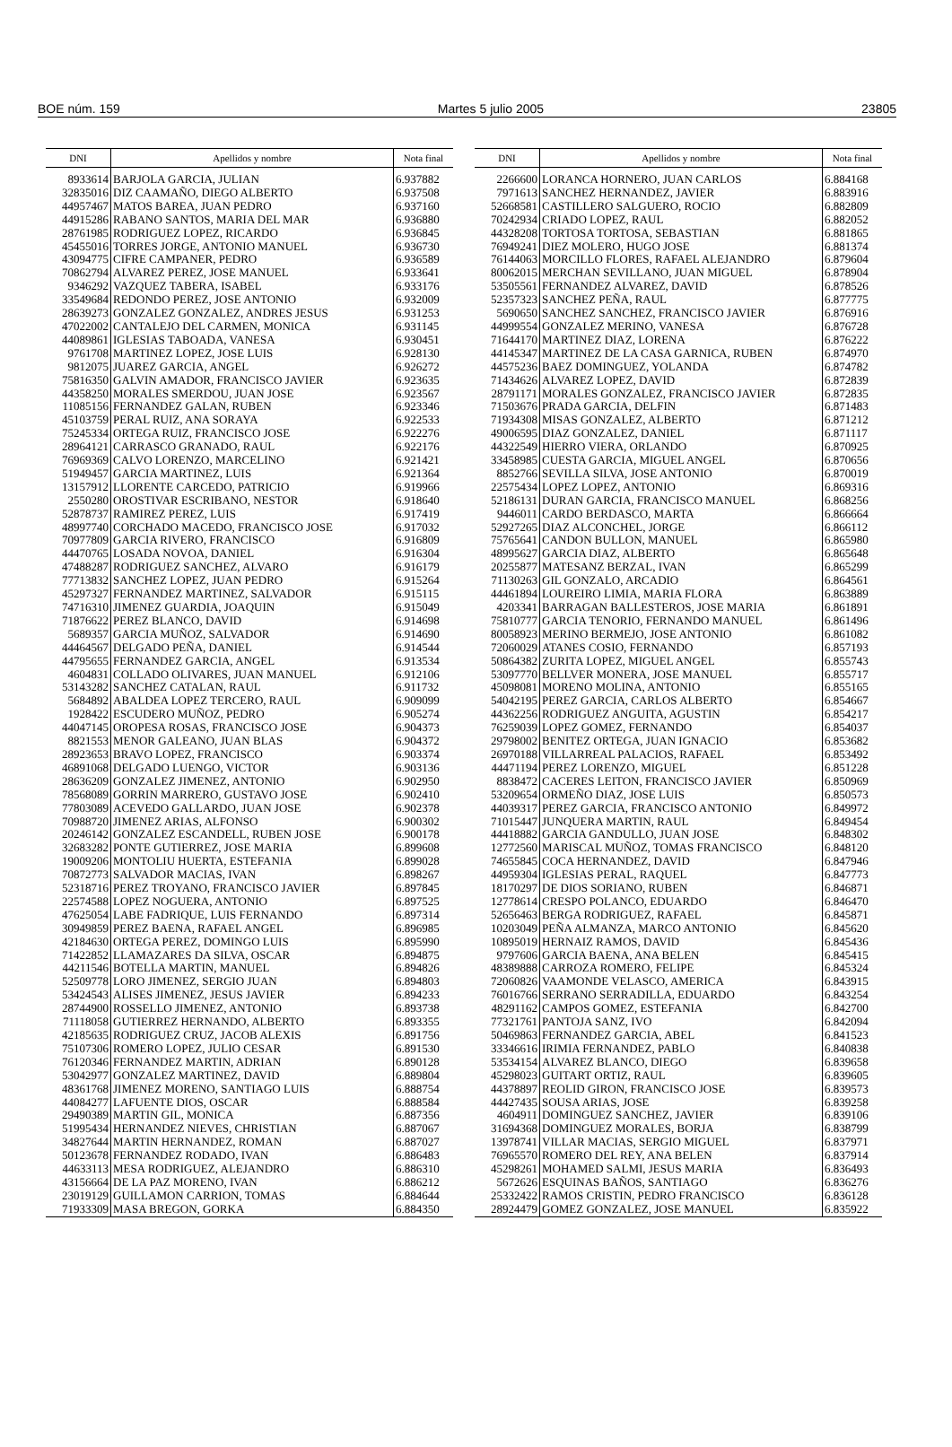BOE núm. 159 Martes 5 julio 2005 23805
| DNI | Apellidos y nombre | Nota final |
| --- | --- | --- |
| 8933614 | BARJOLA GARCIA, JULIAN | 6.937882 |
| 32835016 | DIZ CAAMAÑO, DIEGO ALBERTO | 6.937508 |
| 44957467 | MATOS BAREA, JUAN PEDRO | 6.937160 |
| 44915286 | RABANO SANTOS, MARIA DEL MAR | 6.936880 |
| 28761985 | RODRIGUEZ LOPEZ, RICARDO | 6.936845 |
| 45455016 | TORRES JORGE, ANTONIO MANUEL | 6.936730 |
| 43094775 | CIFRE CAMPANER, PEDRO | 6.936589 |
| 70862794 | ALVAREZ PEREZ, JOSE MANUEL | 6.933641 |
| 9346292 | VAZQUEZ TABERA, ISABEL | 6.933176 |
| 33549684 | REDONDO PEREZ, JOSE ANTONIO | 6.932009 |
| 28639273 | GONZALEZ GONZALEZ, ANDRES JESUS | 6.931253 |
| 47022002 | CANTALEJO DEL CARMEN, MONICA | 6.931145 |
| 44089861 | IGLESIAS TABOADA, VANESA | 6.930451 |
| 9761708 | MARTINEZ LOPEZ, JOSE LUIS | 6.928130 |
| 9812075 | JUAREZ GARCIA, ANGEL | 6.926272 |
| 75816350 | GALVIN AMADOR, FRANCISCO JAVIER | 6.923635 |
| 44358250 | MORALES SMERDOU, JUAN JOSE | 6.923567 |
| 11085156 | FERNANDEZ GALAN, RUBEN | 6.923346 |
| 45103759 | PERAL RUIZ, ANA SORAYA | 6.922533 |
| 75245334 | ORTEGA RUIZ, FRANCISCO JOSE | 6.922276 |
| 28964121 | CARRASCO GRANADO, RAUL | 6.922176 |
| 76969369 | CALVO LORENZO, MARCELINO | 6.921421 |
| 51949457 | GARCIA MARTINEZ, LUIS | 6.921364 |
| 13157912 | LLORENTE CARCEDO, PATRICIO | 6.919966 |
| 2550280 | OROSTIVAR ESCRIBANO, NESTOR | 6.918640 |
| 52878737 | RAMIREZ PEREZ, LUIS | 6.917419 |
| 48997740 | CORCHADO MACEDO, FRANCISCO JOSE | 6.917032 |
| 70977809 | GARCIA RIVERO, FRANCISCO | 6.916809 |
| 44470765 | LOSADA NOVOA, DANIEL | 6.916304 |
| 47488287 | RODRIGUEZ SANCHEZ, ALVARO | 6.916179 |
| 77713832 | SANCHEZ LOPEZ, JUAN PEDRO | 6.915264 |
| 45297327 | FERNANDEZ MARTINEZ, SALVADOR | 6.915115 |
| 74716310 | JIMENEZ GUARDIA, JOAQUIN | 6.915049 |
| 71876622 | PEREZ BLANCO, DAVID | 6.914698 |
| 5689357 | GARCIA MUÑOZ, SALVADOR | 6.914690 |
| 44464567 | DELGADO PEÑA, DANIEL | 6.914544 |
| 44795655 | FERNANDEZ GARCIA, ANGEL | 6.913534 |
| 4604831 | COLLADO OLIVARES, JUAN MANUEL | 6.912106 |
| 53143282 | SANCHEZ CATALAN, RAUL | 6.911732 |
| 5684892 | ABALDEA LOPEZ TERCERO, RAUL | 6.909099 |
| 1928422 | ESCUDERO MUÑOZ, PEDRO | 6.905274 |
| 44047145 | OROPESA ROSAS, FRANCISCO JOSE | 6.904373 |
| 8821553 | MENOR GALEANO, JUAN BLAS | 6.904372 |
| 28923653 | BRAVO LOPEZ, FRANCISCO | 6.903374 |
| 46891068 | DELGADO LUENGO, VICTOR | 6.903136 |
| 28636209 | GONZALEZ JIMENEZ, ANTONIO | 6.902950 |
| 78568089 | GORRIN MARRERO, GUSTAVO JOSE | 6.902410 |
| 77803089 | ACEVEDO GALLARDO, JUAN JOSE | 6.902378 |
| 70988720 | JIMENEZ ARIAS, ALFONSO | 6.900302 |
| 20246142 | GONZALEZ ESCANDELL, RUBEN JOSE | 6.900178 |
| 32683282 | PONTE GUTIERREZ, JOSE MARIA | 6.899608 |
| 19009206 | MONTOLIU HUERTA, ESTEFANIA | 6.899028 |
| 70872773 | SALVADOR MACIAS, IVAN | 6.898267 |
| 52318716 | PEREZ TROYANO, FRANCISCO JAVIER | 6.897845 |
| 22574588 | LOPEZ NOGUERA, ANTONIO | 6.897525 |
| 47625054 | LABE FADRIQUE, LUIS FERNANDO | 6.897314 |
| 30949859 | PEREZ BAENA, RAFAEL ANGEL | 6.896985 |
| 42184630 | ORTEGA PEREZ, DOMINGO LUIS | 6.895990 |
| 71422852 | LLAMAZARES DA SILVA, OSCAR | 6.894875 |
| 44211546 | BOTELLA MARTIN, MANUEL | 6.894826 |
| 52509778 | LORO JIMENEZ, SERGIO JUAN | 6.894803 |
| 53424543 | ALISES JIMENEZ, JESUS JAVIER | 6.894233 |
| 28744900 | ROSSELLO JIMENEZ, ANTONIO | 6.893738 |
| 71118058 | GUTIERREZ HERNANDO, ALBERTO | 6.893355 |
| 42185635 | RODRIGUEZ CRUZ, JACOB ALEXIS | 6.891756 |
| 75107306 | ROMERO LOPEZ, JULIO CESAR | 6.891530 |
| 76120346 | FERNANDEZ MARTIN, ADRIAN | 6.890128 |
| 53042977 | GONZALEZ MARTINEZ, DAVID | 6.889804 |
| 48361768 | JIMENEZ MORENO, SANTIAGO LUIS | 6.888754 |
| 44084277 | LAFUENTE DIOS, OSCAR | 6.888584 |
| 29490389 | MARTIN GIL, MONICA | 6.887356 |
| 51995434 | HERNANDEZ NIEVES, CHRISTIAN | 6.887067 |
| 34827644 | MARTIN HERNANDEZ, ROMAN | 6.887027 |
| 50123678 | FERNANDEZ RODADO, IVAN | 6.886483 |
| 44633113 | MESA RODRIGUEZ, ALEJANDRO | 6.886310 |
| 43156664 | DE LA PAZ MORENO, IVAN | 6.886212 |
| 23019129 | GUILLAMON CARRION, TOMAS | 6.884644 |
| 71933309 | MASA BREGON, GORKA | 6.884350 |
| DNI | Apellidos y nombre | Nota final |
| --- | --- | --- |
| 2266600 | LORANCA HORNERO, JUAN CARLOS | 6.884168 |
| 7971613 | SANCHEZ HERNANDEZ, JAVIER | 6.883916 |
| 52668581 | CASTILLERO SALGUERO, ROCIO | 6.882809 |
| 70242934 | CRIADO LOPEZ, RAUL | 6.882052 |
| 44328208 | TORTOSA TORTOSA, SEBASTIAN | 6.881865 |
| 76949241 | DIEZ MOLERO, HUGO JOSE | 6.881374 |
| 76144063 | MORCILLO FLORES, RAFAEL ALEJANDRO | 6.879604 |
| 80062015 | MERCHAN SEVILLANO, JUAN MIGUEL | 6.878904 |
| 53505561 | FERNANDEZ ALVAREZ, DAVID | 6.878526 |
| 52357323 | SANCHEZ PEÑA, RAUL | 6.877775 |
| 5690650 | SANCHEZ SANCHEZ, FRANCISCO JAVIER | 6.876916 |
| 44999554 | GONZALEZ MERINO, VANESA | 6.876728 |
| 71644170 | MARTINEZ DIAZ, LORENA | 6.876222 |
| 44145347 | MARTINEZ DE LA CASA GARNICA, RUBEN | 6.874970 |
| 44575236 | BAEZ DOMINGUEZ, YOLANDA | 6.874782 |
| 71434626 | ALVAREZ LOPEZ, DAVID | 6.872839 |
| 28791171 | MORALES GONZALEZ, FRANCISCO JAVIER | 6.872835 |
| 71503676 | PRADA GARCIA, DELFIN | 6.871483 |
| 71934308 | MISAS GONZALEZ, ALBERTO | 6.871212 |
| 49006595 | DIAZ GONZALEZ, DANIEL | 6.871117 |
| 44322549 | HIERRO VIERA, ORLANDO | 6.870925 |
| 33458985 | CUESTA GARCIA, MIGUEL ANGEL | 6.870656 |
| 8852766 | SEVILLA SILVA, JOSE ANTONIO | 6.870019 |
| 22575434 | LOPEZ LOPEZ, ANTONIO | 6.869316 |
| 52186131 | DURAN GARCIA, FRANCISCO MANUEL | 6.868256 |
| 9446011 | CARDO BERDASCO, MARTA | 6.866664 |
| 52927265 | DIAZ ALCONCHEL, JORGE | 6.866112 |
| 75765641 | CANDON BULLON, MANUEL | 6.865980 |
| 48995627 | GARCIA DIAZ, ALBERTO | 6.865648 |
| 20255877 | MATESANZ BERZAL, IVAN | 6.865299 |
| 71130263 | GIL GONZALO, ARCADIO | 6.864561 |
| 44461894 | LOUREIRO LIMIA, MARIA FLORA | 6.863889 |
| 4203341 | BARRAGAN BALLESTEROS, JOSE MARIA | 6.861891 |
| 75810777 | GARCIA TENORIO, FERNANDO MANUEL | 6.861496 |
| 80058923 | MERINO BERMEJO, JOSE ANTONIO | 6.861082 |
| 72060029 | ATANES COSIO, FERNANDO | 6.857193 |
| 50864382 | ZURITA LOPEZ, MIGUEL ANGEL | 6.855743 |
| 53097770 | BELLVER MONERA, JOSE MANUEL | 6.855717 |
| 45098081 | MORENO MOLINA, ANTONIO | 6.855165 |
| 54042195 | PEREZ GARCIA, CARLOS ALBERTO | 6.854667 |
| 44362256 | RODRIGUEZ ANGUITA, AGUSTIN | 6.854217 |
| 76259039 | LOPEZ GOMEZ, FERNANDO | 6.854037 |
| 29798002 | BENITEZ ORTEGA, JUAN IGNACIO | 6.853682 |
| 26970188 | VILLARREAL PALACIOS, RAFAEL | 6.853492 |
| 44471194 | PEREZ LORENZO, MIGUEL | 6.851228 |
| 8838472 | CACERES LEITON, FRANCISCO JAVIER | 6.850969 |
| 53209654 | ORMEÑO DIAZ, JOSE LUIS | 6.850573 |
| 44039317 | PEREZ GARCIA, FRANCISCO ANTONIO | 6.849972 |
| 71015447 | JUNQUERA MARTIN, RAUL | 6.849454 |
| 44418882 | GARCIA GANDULLO, JUAN JOSE | 6.848302 |
| 12772560 | MARISCAL MUÑOZ, TOMAS FRANCISCO | 6.848120 |
| 74655845 | COCA HERNANDEZ, DAVID | 6.847946 |
| 44959304 | IGLESIAS PERAL, RAQUEL | 6.847773 |
| 18170297 | DE DIOS SORIANO, RUBEN | 6.846871 |
| 12778614 | CRESPO POLANCO, EDUARDO | 6.846470 |
| 52656463 | BERGA RODRIGUEZ, RAFAEL | 6.845871 |
| 10203049 | PEÑA ALMANZA, MARCO ANTONIO | 6.845620 |
| 10895019 | HERNAIZ RAMOS, DAVID | 6.845436 |
| 9797606 | GARCIA BAENA, ANA BELEN | 6.845415 |
| 48389888 | CARROZA ROMERO, FELIPE | 6.845324 |
| 72060826 | VAAMONDE VELASCO, AMERICA | 6.843915 |
| 76016766 | SERRANO SERRADILLA, EDUARDO | 6.843254 |
| 48291162 | CAMPOS GOMEZ, ESTEFANIA | 6.842700 |
| 77321761 | PANTOJA SANZ, IVO | 6.842094 |
| 50469863 | FERNANDEZ GARCIA, ABEL | 6.841523 |
| 33346616 | IRIMIA FERNANDEZ, PABLO | 6.840838 |
| 53534154 | ALVAREZ BLANCO, DIEGO | 6.839658 |
| 45298023 | GUITART ORTIZ, RAUL | 6.839605 |
| 44378897 | REOLID GIRON, FRANCISCO JOSE | 6.839573 |
| 44427435 | SOUSA ARIAS, JOSE | 6.839258 |
| 4604911 | DOMINGUEZ SANCHEZ, JAVIER | 6.839106 |
| 31694368 | DOMINGUEZ MORALES, BORJA | 6.838799 |
| 13978741 | VILLAR MACIAS, SERGIO MIGUEL | 6.837971 |
| 76965570 | ROMERO DEL REY, ANA BELEN | 6.837914 |
| 45298261 | MOHAMED SALMI, JESUS MARIA | 6.836493 |
| 5672626 | ESQUINAS BAÑOS, SANTIAGO | 6.836276 |
| 25332422 | RAMOS CRISTIN, PEDRO FRANCISCO | 6.836128 |
| 28924479 | GOMEZ GONZALEZ, JOSE MANUEL | 6.835922 |